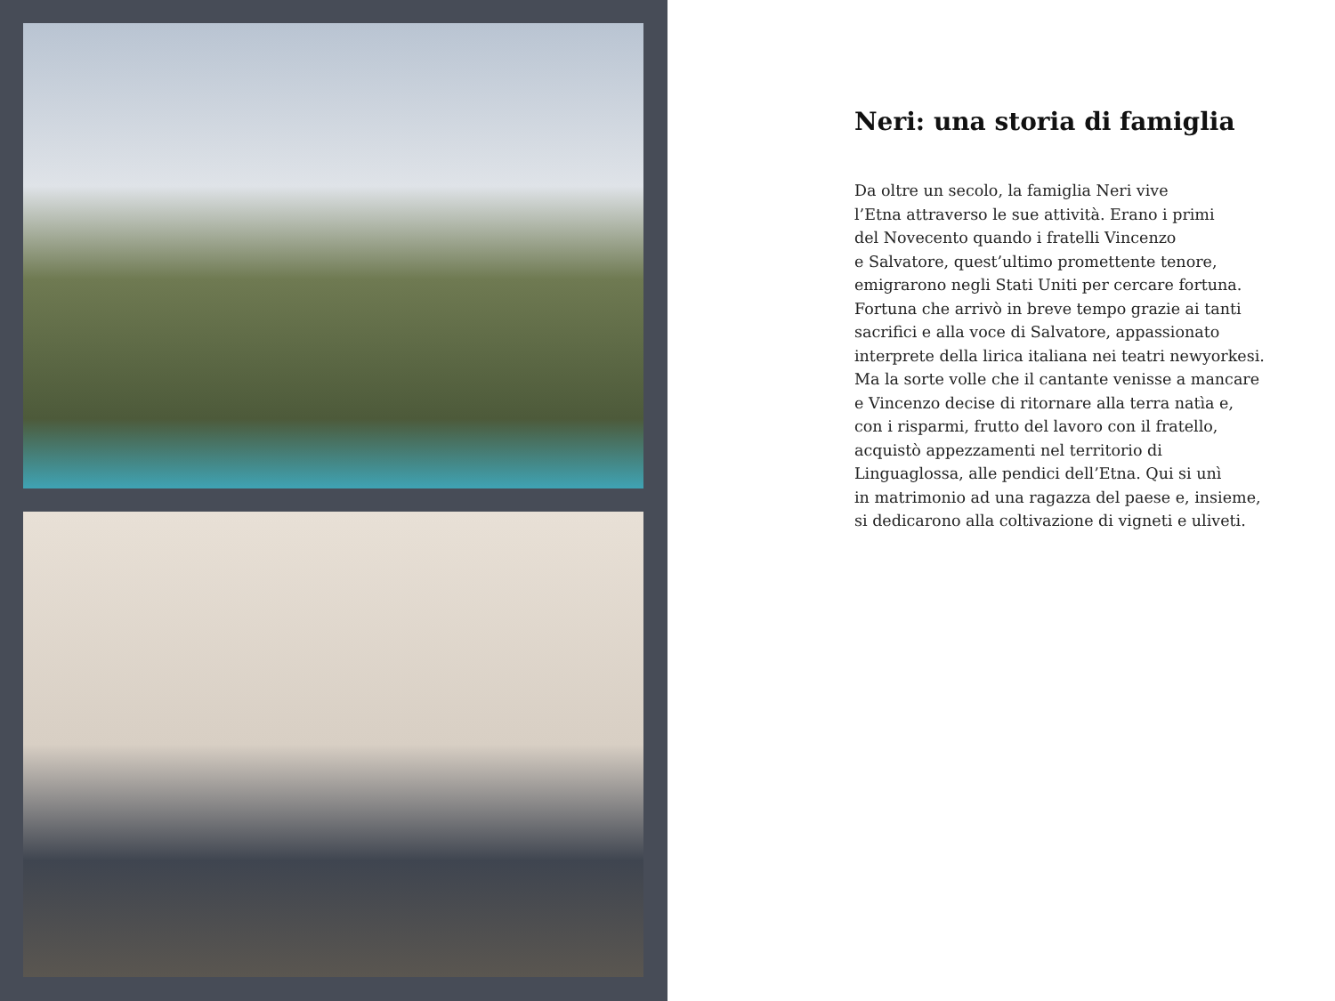Neri: una storia di famiglia
Da oltre un secolo, la famiglia Neri vive
l’Etna attraverso le sue attività. Erano i primi
del Novecento quando i fratelli Vincenzo
e Salvatore, quest’ultimo promettente tenore,
emigrarono negli Stati Uniti per cercare fortuna.
Fortuna che arrivò in breve tempo grazie ai tanti
sacrifici e alla voce di Salvatore, appassionato
interprete della lirica italiana nei teatri newyorkesi.
Ma la sorte volle che il cantante venisse a mancare
e Vincenzo decise di ritornare alla terra natìa e,
con i risparmi, frutto del lavoro con il fratello,
acquistò appezzamenti nel territorio di
Linguaglossa, alle pendici dell’Etna. Qui si unì
in matrimonio ad una ragazza del paese e, insieme,
si dedicarono alla coltivazione di vigneti e uliveti.